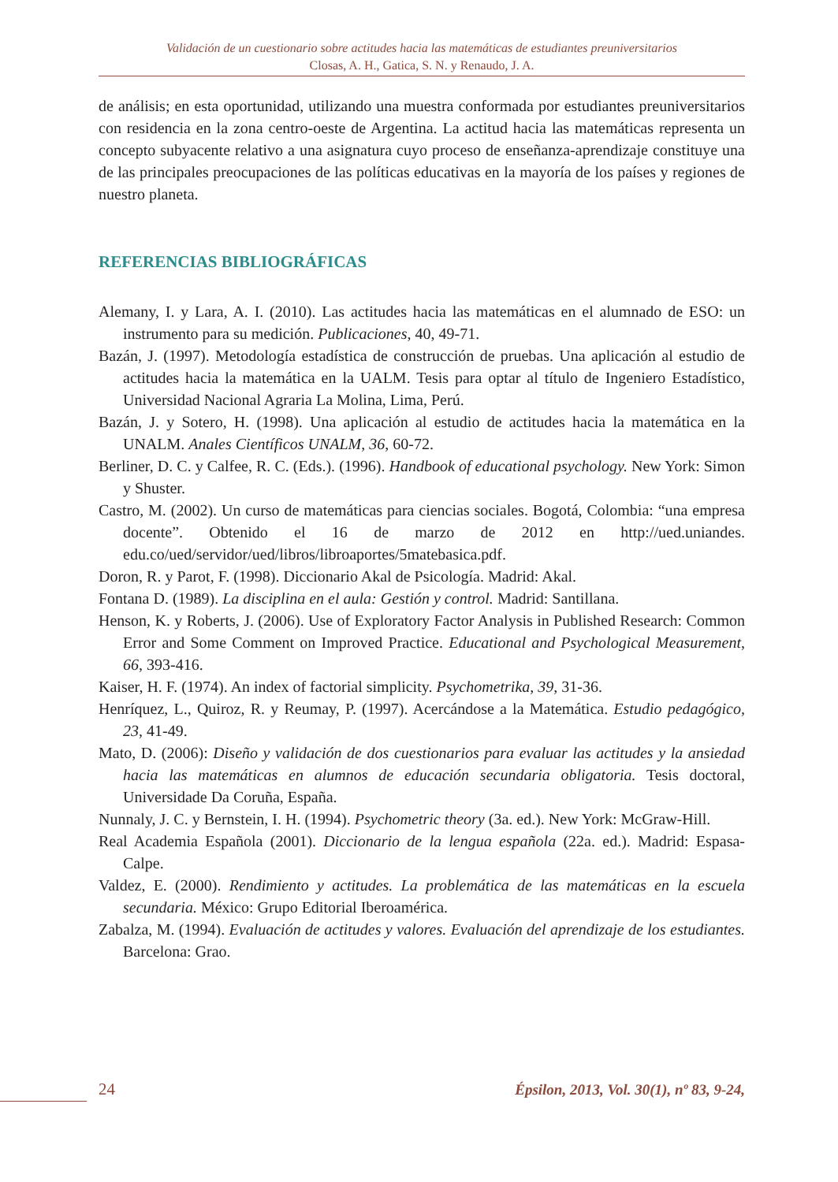Validación de un cuestionario sobre actitudes hacia las matemáticas de estudiantes preuniversitarios
Closas, A. H., Gatica, S. N. y Renaudo, J. A.
de análisis; en esta oportunidad, utilizando una muestra conformada por estudiantes preuniversitarios con residencia en la zona centro-oeste de Argentina. La actitud hacia las matemáticas representa un concepto subyacente relativo a una asignatura cuyo proceso de enseñanza-aprendizaje constituye una de las principales preocupaciones de las políticas educativas en la mayoría de los países y regiones de nuestro planeta.
REFERENCIAS BIBLIOGRÁFICAS
Alemany, I. y Lara, A. I. (2010). Las actitudes hacia las matemáticas en el alumnado de ESO: un instrumento para su medición. Publicaciones, 40, 49-71.
Bazán, J. (1997). Metodología estadística de construcción de pruebas. Una aplicación al estudio de actitudes hacia la matemática en la UALM. Tesis para optar al título de Ingeniero Estadístico, Universidad Nacional Agraria La Molina, Lima, Perú.
Bazán, J. y Sotero, H. (1998). Una aplicación al estudio de actitudes hacia la matemática en la UNALM. Anales Científicos UNALM, 36, 60-72.
Berliner, D. C. y Calfee, R. C. (Eds.). (1996). Handbook of educational psychology. New York: Simon y Shuster.
Castro, M. (2002). Un curso de matemáticas para ciencias sociales. Bogotá, Colombia: “una empresa docente”. Obtenido el 16 de marzo de 2012 en http://ued.uniandes. edu.co/ued/servidor/ued/libros/libroaportes/5matebasica.pdf.
Doron, R. y Parot, F. (1998). Diccionario Akal de Psicología. Madrid: Akal.
Fontana D. (1989). La disciplina en el aula: Gestión y control. Madrid: Santillana.
Henson, K. y Roberts, J. (2006). Use of Exploratory Factor Analysis in Published Research: Common Error and Some Comment on Improved Practice. Educational and Psychological Measurement, 66, 393-416.
Kaiser, H. F. (1974). An index of factorial simplicity. Psychometrika, 39, 31-36.
Henríquez, L., Quiroz, R. y Reumay, P. (1997). Acercándose a la Matemática. Estudio pedagógico, 23, 41-49.
Mato, D. (2006): Diseño y validación de dos cuestionarios para evaluar las actitudes y la ansiedad hacia las matemáticas en alumnos de educación secundaria obligatoria. Tesis doctoral, Universidade Da Coruña, España.
Nunnaly, J. C. y Bernstein, I. H. (1994). Psychometric theory (3a. ed.). New York: McGraw-Hill.
Real Academia Española (2001). Diccionario de la lengua española (22a. ed.). Madrid: Espasa-Calpe.
Valdez, E. (2000). Rendimiento y actitudes. La problemática de las matemáticas en la escuela secundaria. México: Grupo Editorial Iberoamérica.
Zabalza, M. (1994). Evaluación de actitudes y valores. Evaluación del aprendizaje de los estudiantes. Barcelona: Grao.
24
Épsilon, 2013, Vol. 30(1), nº 83, 9-24,